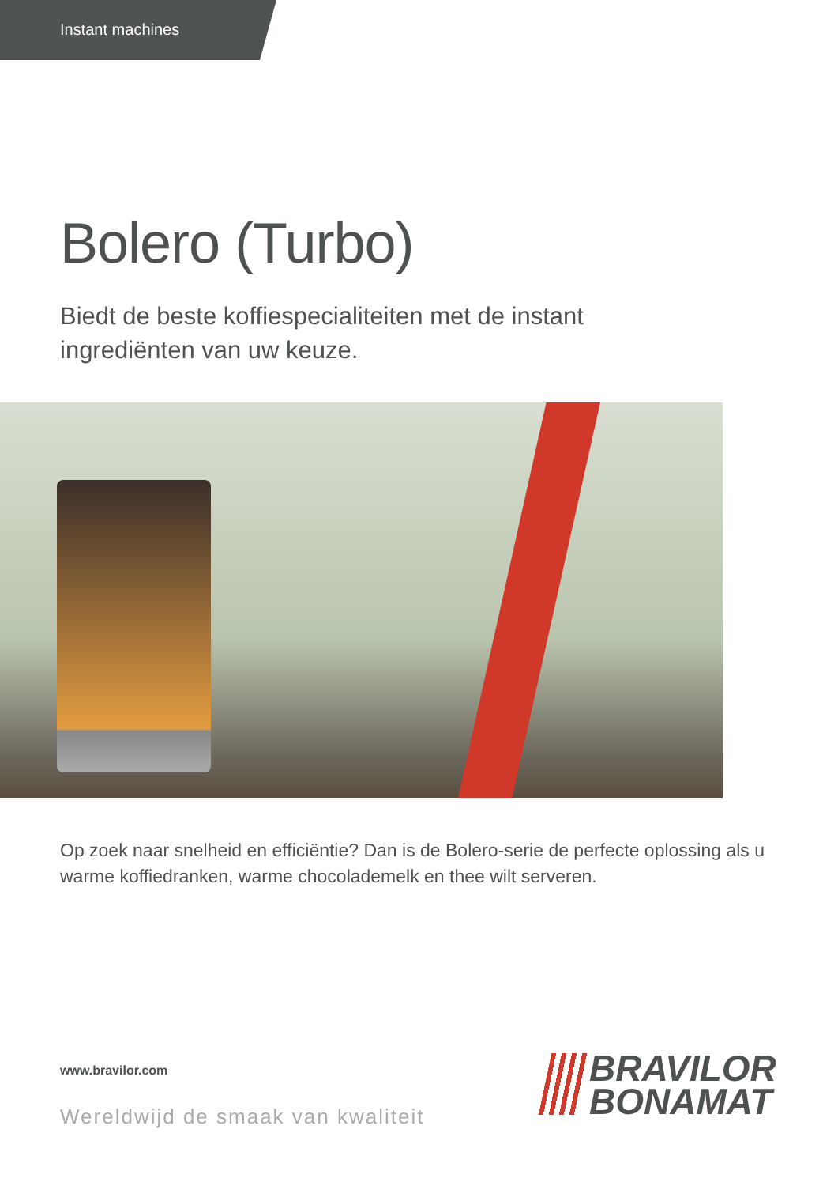Instant machines
Bolero (Turbo)
Biedt de beste koffiespecialiteiten met de instant ingrediënten van uw keuze.
Op zoek naar snelheid en efficiëntie? Dan is de Bolero-serie de perfecte oplossing als u warme koffiedranken, warme chocolademelk en thee wilt serveren.
www.bravilor.com
Wereldwijd de smaak van kwaliteit
BRAVILOR
BONAMAT